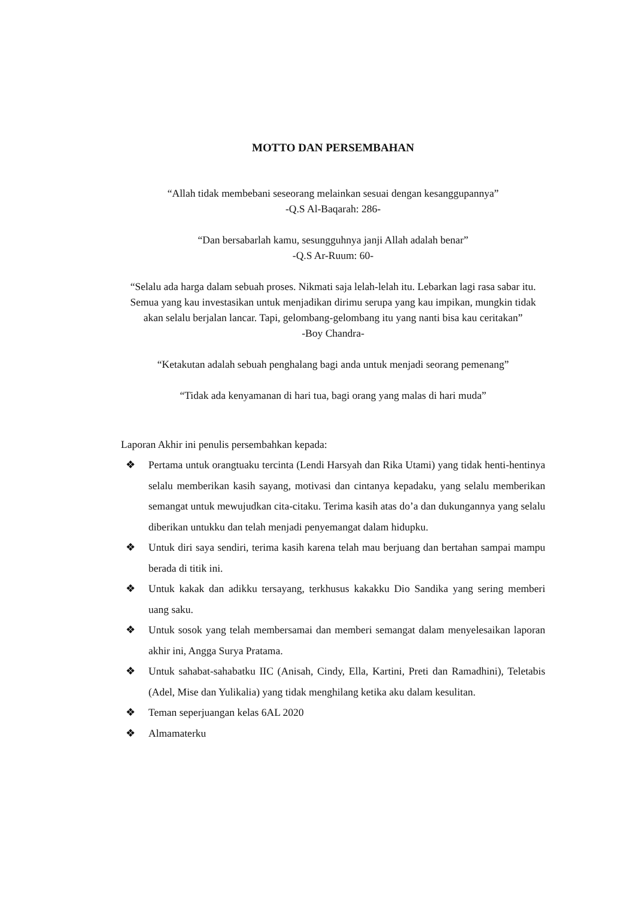MOTTO DAN PERSEMBAHAN
“Allah tidak membebani seseorang melainkan sesuai dengan kesanggupannya”
-Q.S Al-Baqarah: 286-
“Dan bersabarlah kamu, sesungguhnya janji Allah adalah benar”
-Q.S Ar-Ruum: 60-
“Selalu ada harga dalam sebuah proses. Nikmati saja lelah-lelah itu. Lebarkan lagi rasa sabar itu. Semua yang kau investasikan untuk menjadikan dirimu serupa yang kau impikan, mungkin tidak akan selalu berjalan lancar. Tapi, gelombang-gelombang itu yang nanti bisa kau ceritakan”
-Boy Chandra-
“Ketakutan adalah sebuah penghalang bagi anda untuk menjadi seorang pemenang”
“Tidak ada kenyamanan di hari tua, bagi orang yang malas di hari muda”
Laporan Akhir ini penulis persembahkan kepada:
❖ Pertama untuk orangtuaku tercinta (Lendi Harsyah dan Rika Utami) yang tidak henti-hentinya selalu memberikan kasih sayang, motivasi dan cintanya kepadaku, yang selalu memberikan semangat untuk mewujudkan cita-citaku. Terima kasih atas do’a dan dukungannya yang selalu diberikan untukku dan telah menjadi penyemangat dalam hidupku.
❖ Untuk diri saya sendiri, terima kasih karena telah mau berjuang dan bertahan sampai mampu berada di titik ini.
❖ Untuk kakak dan adikku tersayang, terkhusus kakakku Dio Sandika yang sering memberi uang saku.
❖ Untuk sosok yang telah membersamai dan memberi semangat dalam menyelesaikan laporan akhir ini, Angga Surya Pratama.
❖ Untuk sahabat-sahabatku IIC (Anisah, Cindy, Ella, Kartini, Preti dan Ramadhini), Teletabis (Adel, Mise dan Yulikalia) yang tidak menghilang ketika aku dalam kesulitan.
❖ Teman seperjuangan kelas 6AL 2020
❖ Almamaterku